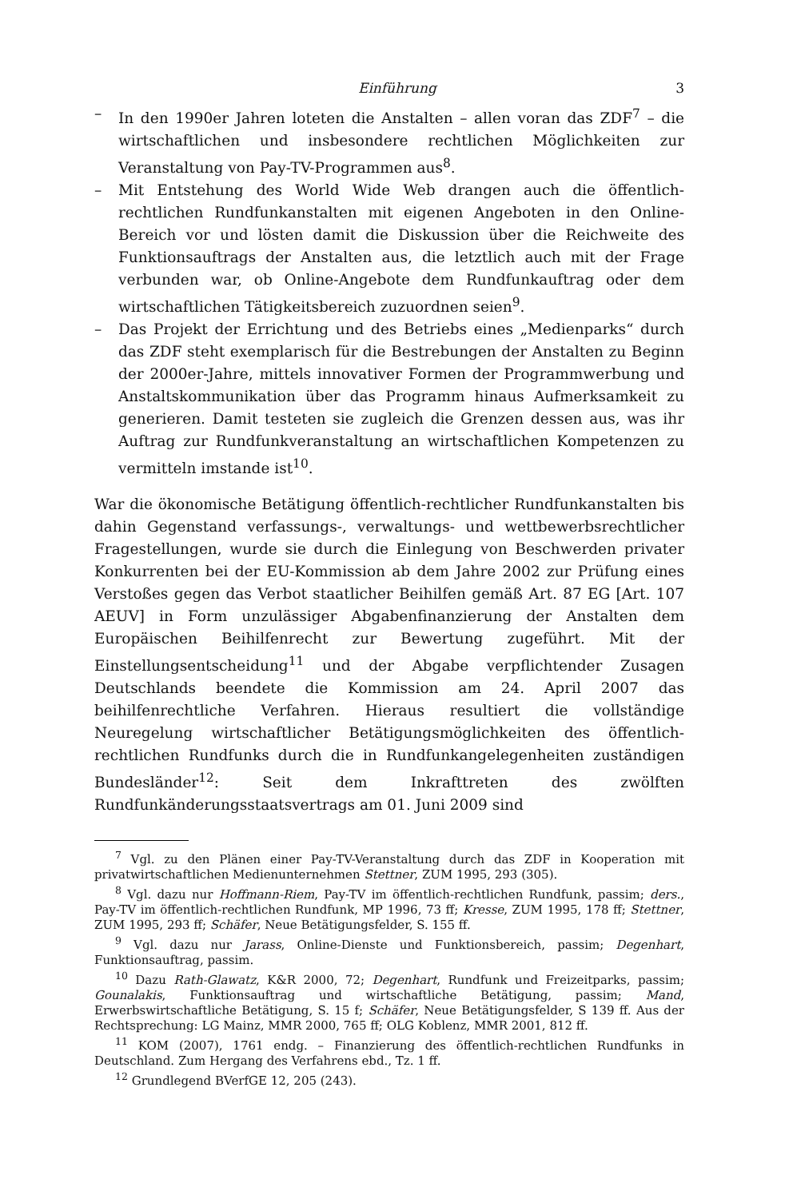Einführung 3
– In den 1990er Jahren loteten die Anstalten – allen voran das ZDF<sup>7</sup> – die wirtschaftlichen und insbesondere rechtlichen Möglichkeiten zur Veranstaltung von Pay-TV-Programmen aus<sup>8</sup>.
– Mit Entstehung des World Wide Web drangen auch die öffentlich-rechtlichen Rundfunkanstalten mit eigenen Angeboten in den Online-Bereich vor und lösten damit die Diskussion über die Reichweite des Funktionsauftrags der Anstalten aus, die letztlich auch mit der Frage verbunden war, ob Online-Angebote dem Rundfunkauftrag oder dem wirtschaftlichen Tätigkeitsbereich zuzuordnen seien<sup>9</sup>.
– Das Projekt der Errichtung und des Betriebs eines „Medienparks“ durch das ZDF steht exemplarisch für die Bestrebungen der Anstalten zu Beginn der 2000er-Jahre, mittels innovativer Formen der Programmwerbung und Anstaltskommunikation über das Programm hinaus Aufmerksamkeit zu generieren. Damit testeten sie zugleich die Grenzen dessen aus, was ihr Auftrag zur Rundfunkveranstaltung an wirtschaftlichen Kompetenzen zu vermitteln imstande ist<sup>10</sup>.
War die ökonomische Betätigung öffentlich-rechtlicher Rundfunkanstalten bis dahin Gegenstand verfassungs-, verwaltungs- und wettbewerbsrechtlicher Fragestellungen, wurde sie durch die Einlegung von Beschwerden privater Konkurrenten bei der EU-Kommission ab dem Jahre 2002 zur Prüfung eines Verstoßes gegen das Verbot staatlicher Beihilfen gemäß Art. 87 EG [Art. 107 AEUV] in Form unzulässiger Abgabenfinanzierung der Anstalten dem Europäischen Beihilfenrecht zur Bewertung zugeführt. Mit der Einstellungsentscheidung<sup>11</sup> und der Abgabe verpflichtender Zusagen Deutschlands beendete die Kommission am 24. April 2007 das beihilfenrechtliche Verfahren. Hieraus resultiert die vollständige Neuregelung wirtschaftlicher Betätigungsmöglichkeiten des öffentlich-rechtlichen Rundfunks durch die in Rundfunkangelegenheiten zuständigen Bundesländer<sup>12</sup>: Seit dem Inkrafttreten des zwölften Rundfunkänderungsstaatsvertrags am 01. Juni 2009 sind
<sup>7</sup> Vgl. zu den Plänen einer Pay-TV-Veranstaltung durch das ZDF in Kooperation mit privatwirtschaftlichen Medienunternehmen Stettner, ZUM 1995, 293 (305).
<sup>8</sup> Vgl. dazu nur Hoffmann-Riem, Pay-TV im öffentlich-rechtlichen Rundfunk, passim; ders., Pay-TV im öffentlich-rechtlichen Rundfunk, MP 1996, 73 ff; Kresse, ZUM 1995, 178 ff; Stettner, ZUM 1995, 293 ff; Schäfer, Neue Betätigungsfelder, S. 155 ff.
<sup>9</sup> Vgl. dazu nur Jarass, Online-Dienste und Funktionsbereich, passim; Degenhart, Funktionsauftrag, passim.
<sup>10</sup> Dazu Rath-Glawatz, K&R 2000, 72; Degenhart, Rundfunk und Freizeitparks, passim; Gounalakis, Funktionsauftrag und wirtschaftliche Betätigung, passim; Mand, Erwerbswirtschaftliche Betätigung, S. 15 f; Schäfer, Neue Betätigungsfelder, S 139 ff. Aus der Rechtsprechung: LG Mainz, MMR 2000, 765 ff; OLG Koblenz, MMR 2001, 812 ff.
<sup>11</sup> KOM (2007), 1761 endg. – Finanzierung des öffentlich-rechtlichen Rundfunks in Deutschland. Zum Hergang des Verfahrens ebd., Tz. 1 ff.
<sup>12</sup> Grundlegend BVerfGE 12, 205 (243).